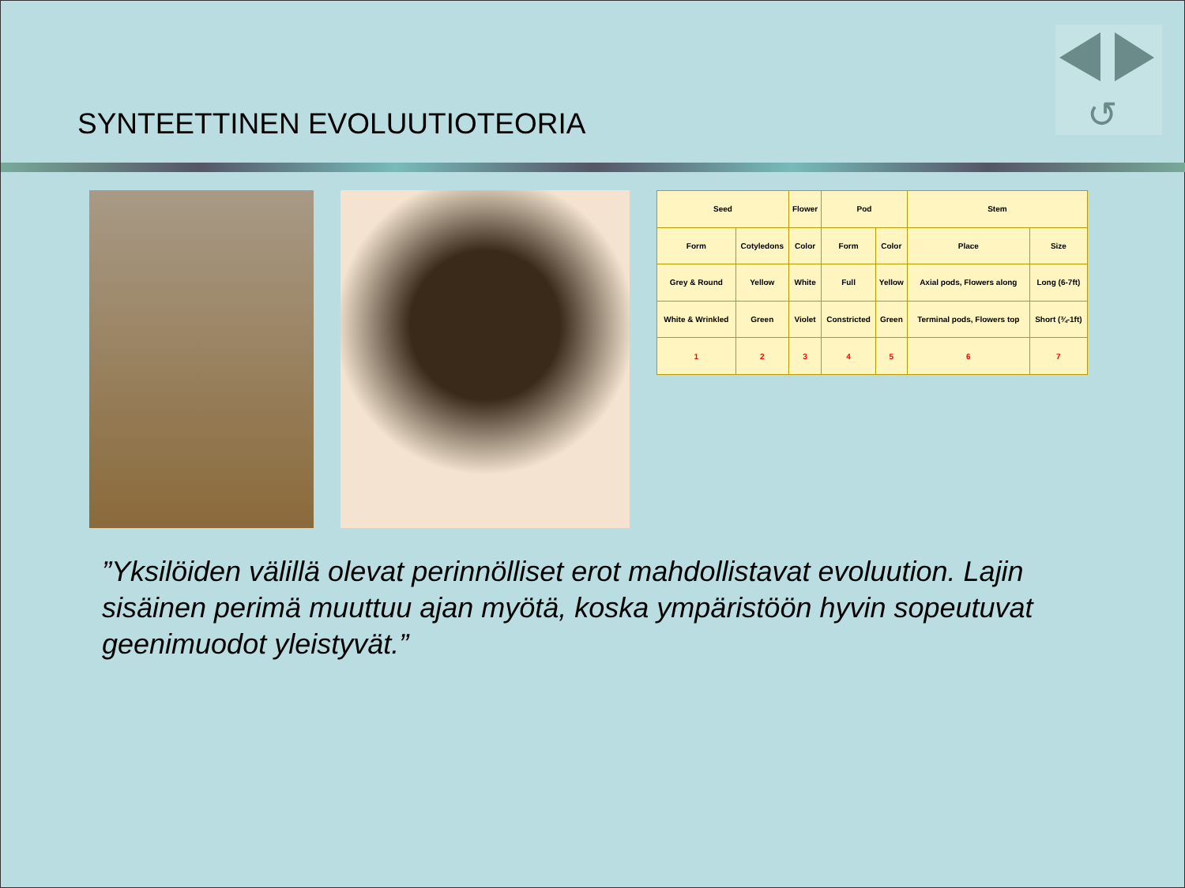↺
SYNTEETTINEN EVOLUUTIOTEORIA
| Seed | | Flower | Pod | | Stem | |
| Form | Cotyledons | Color | Form | Color | Place | Size |
| Grey & Round | Yellow | White | Full | Yellow | Axial pods, Flowers along | Long (6-7ft) |
| White & Wrinkled | Green | Violet | Constricted | Green | Terminal pods, Flowers top | Short (¾-1ft) |
| 1 | 2 | 3 | 4 | 5 | 6 | 7 |
”Yksilöiden välillä olevat perinnölliset erot mahdollistavat evoluution. Lajin sisäinen perimä muuttuu ajan myötä, koska ympäristöön hyvin sopeutuvat geenimuodot yleistyvät.”